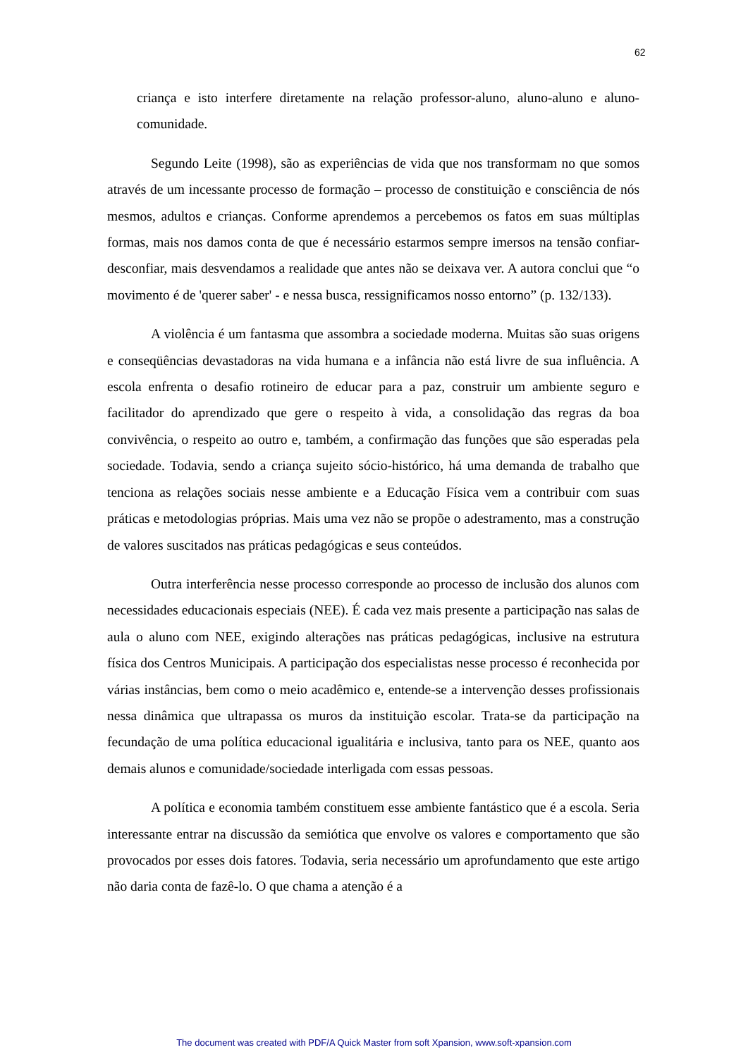62
criança e isto interfere diretamente na relação professor-aluno, aluno-aluno e aluno-comunidade.
Segundo Leite (1998), são as experiências de vida que nos transformam no que somos através de um incessante processo de formação – processo de constituição e consciência de nós mesmos, adultos e crianças. Conforme aprendemos a percebemos os fatos em suas múltiplas formas, mais nos damos conta de que é necessário estarmos sempre imersos na tensão confiar-desconfiar, mais desvendamos a realidade que antes não se deixava ver. A autora conclui que “o movimento é de 'querer saber' - e nessa busca, ressignificamos nosso entorno” (p. 132/133).
A violência é um fantasma que assombra a sociedade moderna. Muitas são suas origens e conseqüências devastadoras na vida humana e a infância não está livre de sua influência. A escola enfrenta o desafio rotineiro de educar para a paz, construir um ambiente seguro e facilitador do aprendizado que gere o respeito à vida, a consolidação das regras da boa convivência, o respeito ao outro e, também, a confirmação das funções que são esperadas pela sociedade. Todavia, sendo a criança sujeito sócio-histórico, há uma demanda de trabalho que tenciona as relações sociais nesse ambiente e a Educação Física vem a contribuir com suas práticas e metodologias próprias. Mais uma vez não se propõe o adestramento, mas a construção de valores suscitados nas práticas pedagógicas e seus conteúdos.
Outra interferência nesse processo corresponde ao processo de inclusão dos alunos com necessidades educacionais especiais (NEE). É cada vez mais presente a participação nas salas de aula o aluno com NEE, exigindo alterações nas práticas pedagógicas, inclusive na estrutura física dos Centros Municipais. A participação dos especialistas nesse processo é reconhecida por várias instâncias, bem como o meio acadêmico e, entende-se a intervenção desses profissionais nessa dinâmica que ultrapassa os muros da instituição escolar. Trata-se da participação na fecundação de uma política educacional igualitária e inclusiva, tanto para os NEE, quanto aos demais alunos e comunidade/sociedade interligada com essas pessoas.
A política e economia também constituem esse ambiente fantástico que é a escola. Seria interessante entrar na discussão da semiótica que envolve os valores e comportamento que são provocados por esses dois fatores. Todavia, seria necessário um aprofundamento que este artigo não daria conta de fazê-lo. O que chama a atenção é a
The document was created with PDF/A Quick Master from soft Xpansion, www.soft-xpansion.com